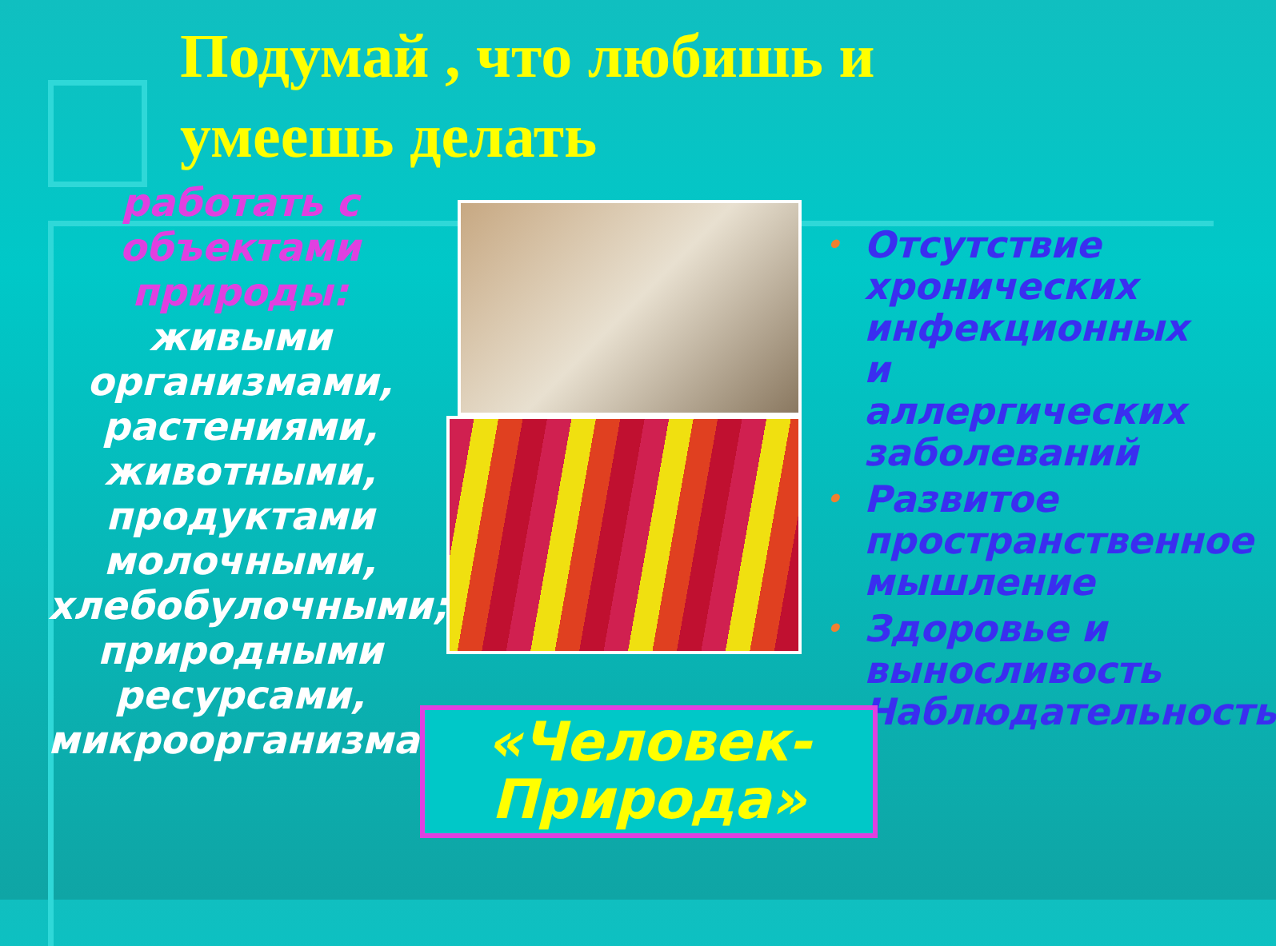Подумай , что любишь и
умеешь делать
работать с объектами природы:
живыми организмами, растениями, животными, продуктами молочными, хлебобулочными; природными ресурсами, микроорганизмами,
• Отсутствие хронических инфекционных и аллергических заболеваний
• Развитое пространственное мышление
• Здоровье и выносливость Наблюдательность
«Человек-
Природа»